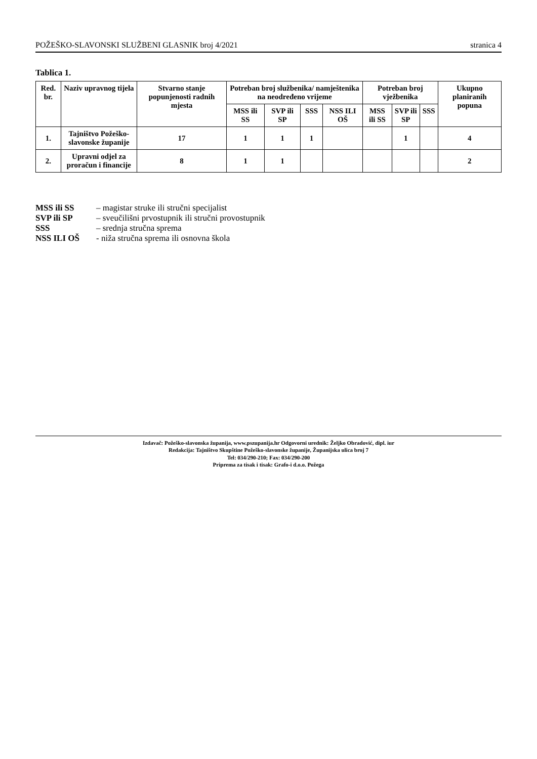POŽEŠKO-SLAVONSKI SLUŽBENI GLASNIK broj 4/2021 stranica 4
Tablica 1.
| Red. br. | Naziv upravnog tijela | Stvarno stanje popunjenosti radnih mjesta | Potreban broj službenika/ namještenika na neodređeno vrijeme | | | | Potreban broj vježbenika | | | Ukupno planiranih popuna |
| --- | --- | --- | --- | --- | --- | --- | --- | --- | --- | --- |
| | | | MSS ili SS | SVP ili SP | SSS | NSS ILI OŠ | MSS ili SS | SVP ili SP | SSS | |
| 1. | Tajništvo Požeško-slavonske županije | 17 | 1 | 1 | 1 | | | 1 | | 4 |
| 2. | Upravni odjel za proračun i financije | 8 | 1 | 1 | | | | | | 2 |
MSS ili SS – magistar struke ili stručni specijalist
SVP ili SP – sveučilišni prvostupnik ili stručni provostupnik
SSS – srednja stručna sprema
NSS ILI OŠ - niža stručna sprema ili osnovna škola
Izdavač: Požeško-slavonska županija, www.pszupanija.hr Odgovorni urednik: Željko Obradović, dipl. iur
Redakcija: Tajništvo Skupštine Požeško-slavonske županije, Županijska ulica broj 7
Tel: 034/290-210; Fax: 034/290-200
Priprema za tisak i tisak: Grafo-i d.o.o. Požega